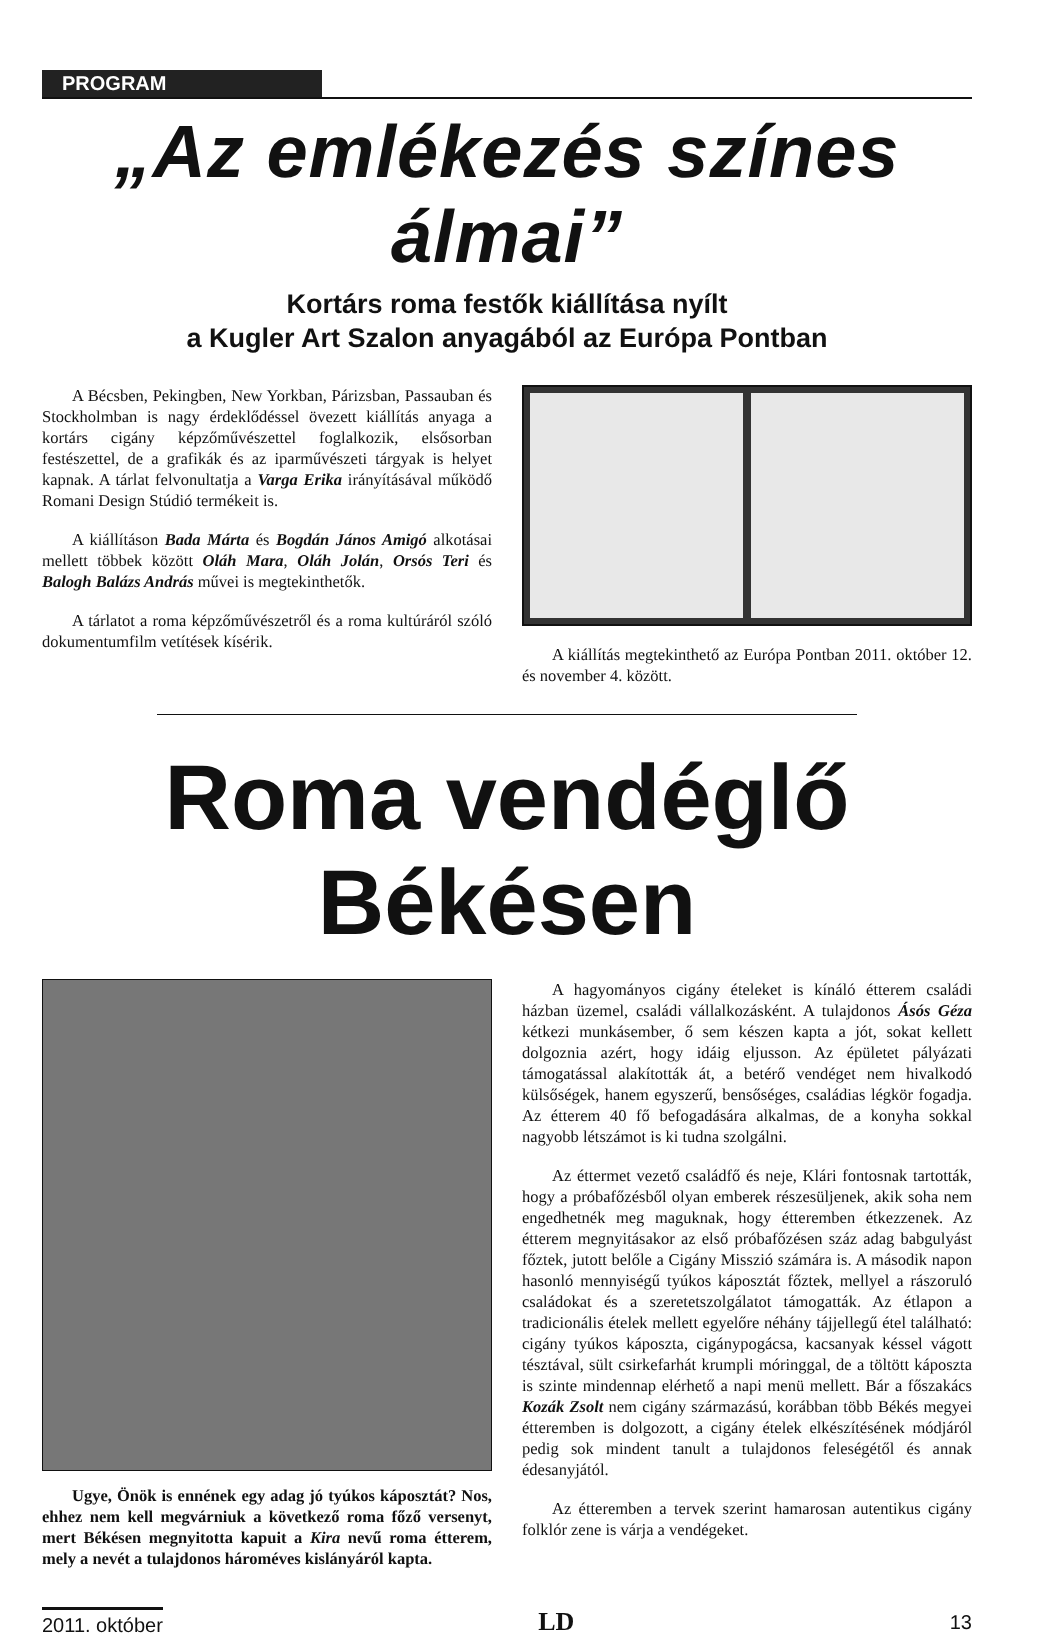PROGRAM
„Az emlékezés színes álmai”
Kortárs roma festők kiállítása nyílt
a Kugler Art Szalon anyagából az Európa Pontban
A Bécsben, Pekingben, New Yorkban, Párizsban, Passauban és Stockholmban is nagy érdeklődéssel övezett kiállítás anyaga a kortárs cigány képzőművészettel foglalkozik, elsősorban festészettel, de a grafikák és az iparművészeti tárgyak is helyet kapnak. A tárlat felvonultatja a Varga Erika irányításával működő Romani Design Stúdió termékeit is.
A kiállításon Bada Márta és Bogdán János Amigó alkotásai mellett többek között Oláh Mara, Oláh Jolán, Orsós Teri és Balogh Balázs András művei is megtekinthetők.
A tárlatot a roma képzőművészetről és a roma kultúráról szóló dokumentumfilm vetítések kísérik.
A kiállítás megtekinthető az Európa Pontban 2011. október 12. és november 4. között.
Roma vendéglő Békésen
Ugye, Önök is ennének egy adag jó tyúkos káposztát? Nos, ehhez nem kell megvárniuk a következő roma főző versenyt, mert Békésen megnyitotta kapuit a Kira nevű roma étterem, mely a nevét a tulajdonos hároméves kislányáról kapta.
A hagyományos cigány ételeket is kínáló étterem családi házban üzemel, családi vállalkozásként. A tulajdonos Ásós Géza kétkezi munkásember, ő sem készen kapta a jót, sokat kellett dolgoznia azért, hogy idáig eljusson. Az épületet pályázati támogatással alakították át, a betérő vendéget nem hivalkodó külsőségek, hanem egyszerű, bensőséges, családias légkör fogadja. Az étterem 40 fő befogadására alkalmas, de a konyha sokkal nagyobb létszámot is ki tudna szolgálni.
Az éttermet vezető családfő és neje, Klári fontosnak tartották, hogy a próbafőzésből olyan emberek részesüljenek, akik soha nem engedhetnék meg maguknak, hogy étteremben étkezzenek. Az étterem megnyitásakor az első próbafőzésen száz adag babgulyást főztek, jutott belőle a Cigány Misszió számára is. A második napon hasonló mennyiségű tyúkos káposztát főztek, mellyel a rászoruló családokat és a szeretetszolgálatot támogatták. Az étlapon a tradicionális ételek mellett egyelőre néhány tájjellegű étel található: cigány tyúkos káposzta, cigánypogácsa, kacsanyak késsel vágott tésztával, sült csirkefarhát krumpli móringgal, de a töltött káposzta is szinte mindennap elérhető a napi menü mellett. Bár a főszakács Kozák Zsolt nem cigány származású, korábban több Békés megyei étteremben is dolgozott, a cigány ételek elkészítésének módjáról pedig sok mindent tanult a tulajdonos feleségétől és annak édesanyjától.
Az étteremben a tervek szerint hamarosan autentikus cigány folklór zene is várja a vendégeket.
2011. október LD 13